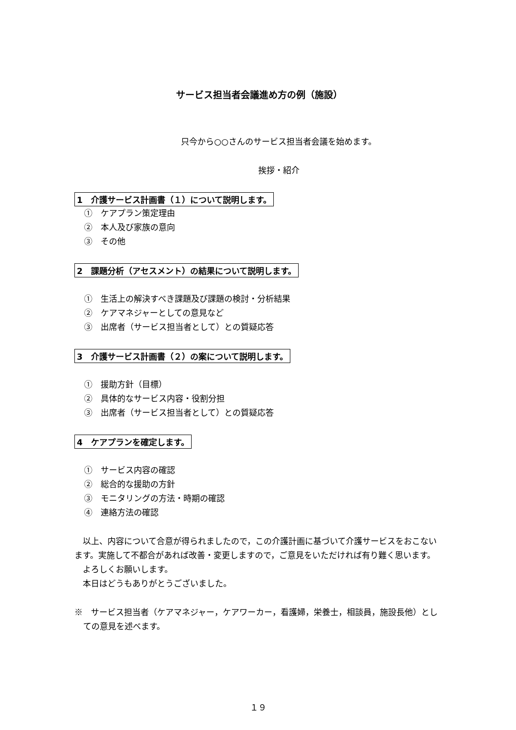サービス担当者会議進め方の例（施設）
只今から○○さんのサービス担当者会議を始めます。
挨拶・紹介
1　介護サービス計画書（１）について説明します。
①　ケアプラン策定理由
②　本人及び家族の意向
③　その他
2　課題分析（アセスメント）の結果について説明します。
①　生活上の解決すべき課題及び課題の検討・分析結果
②　ケアマネジャーとしての意見など
③　出席者（サービス担当者として）との質疑応答
3　介護サービス計画書（２）の案について説明します。
①　援助方針（目標）
②　具体的なサービス内容・役割分担
③　出席者（サービス担当者として）との質疑応答
4　ケアプランを確定します。
①　サービス内容の確認
②　総合的な援助の方針
③　モニタリングの方法・時期の確認
④　連絡方法の確認
　以上、内容について合意が得られましたので，この介護計画に基づいて介護サービスをおこないます。実施して不都合があれば改善・変更しますので，ご意見をいただければ有り難く思います。
　よろしくお願いします。
　本日はどうもありがとうございました。
※　サービス担当者（ケアマネジャー，ケアワーカー，看護婦，栄養士，相談員，施設長他）としての意見を述べます。
１９